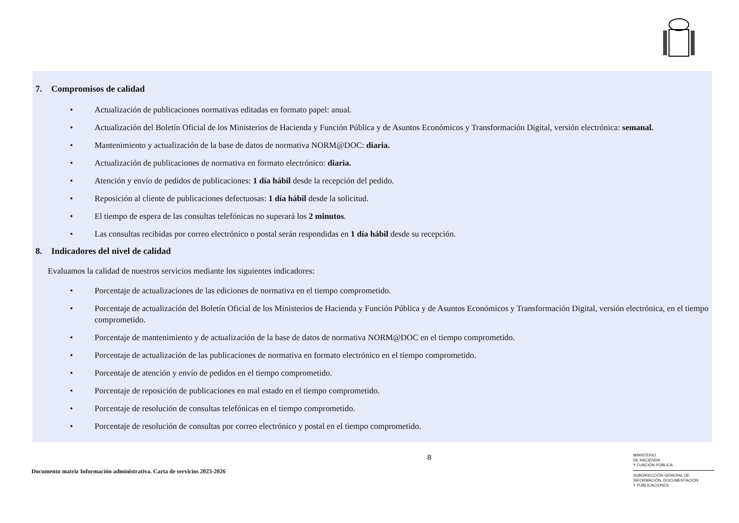7. Compromisos de calidad
• Actualización de publicaciones normativas editadas en formato papel: anual.
• Actualización del Boletín Oficial de los Ministerios de Hacienda y Función Pública y de Asuntos Económicos y Transformación Digital, versión electrónica: semanal.
• Mantenimiento y actualización de la base de datos de normativa NORM@DOC: diaria.
• Actualización de publicaciones de normativa en formato electrónico: diaria.
• Atención y envío de pedidos de publicaciones: 1 día hábil desde la recepción del pedido.
• Reposición al cliente de publicaciones defectuosas: 1 día hábil desde la solicitud.
• El tiempo de espera de las consultas telefónicas no superará los 2 minutos.
• Las consultas recibidas por correo electrónico o postal serán respondidas en 1 día hábil desde su recepción.
8. Indicadores del nivel de calidad
Evaluamos la calidad de nuestros servicios mediante los siguientes indicadores:
• Porcentaje de actualizaciones de las ediciones de normativa en el tiempo comprometido.
• Porcentaje de actualización del Boletín Oficial de los Ministerios de Hacienda y Función Pública y de Asuntos Económicos y Transformación Digital, versión electrónica, en el tiempo comprometido.
• Porcentaje de mantenimiento y de actualización de la base de datos de normativa NORM@DOC en el tiempo comprometido.
• Porcentaje de actualización de las publicaciones de normativa en formato electrónico en el tiempo comprometido.
• Porcentaje de atención y envío de pedidos en el tiempo comprometido.
• Porcentaje de reposición de publicaciones en mal estado en el tiempo comprometido.
• Porcentaje de resolución de consultas telefónicas en el tiempo comprometido.
• Porcentaje de resolución de consultas por correo electrónico y postal en el tiempo comprometido.
Documento matriz Información administrativa. Carta de servicios 2023-2026
8
MINISTERIO
DE HACIENDA
Y FUNCIÓN PÚBLICA
SUBDIRECCIÓN GENERAL DE
INFORMACIÓN, DOCUMENTACIÓN
Y PUBLICACIONES